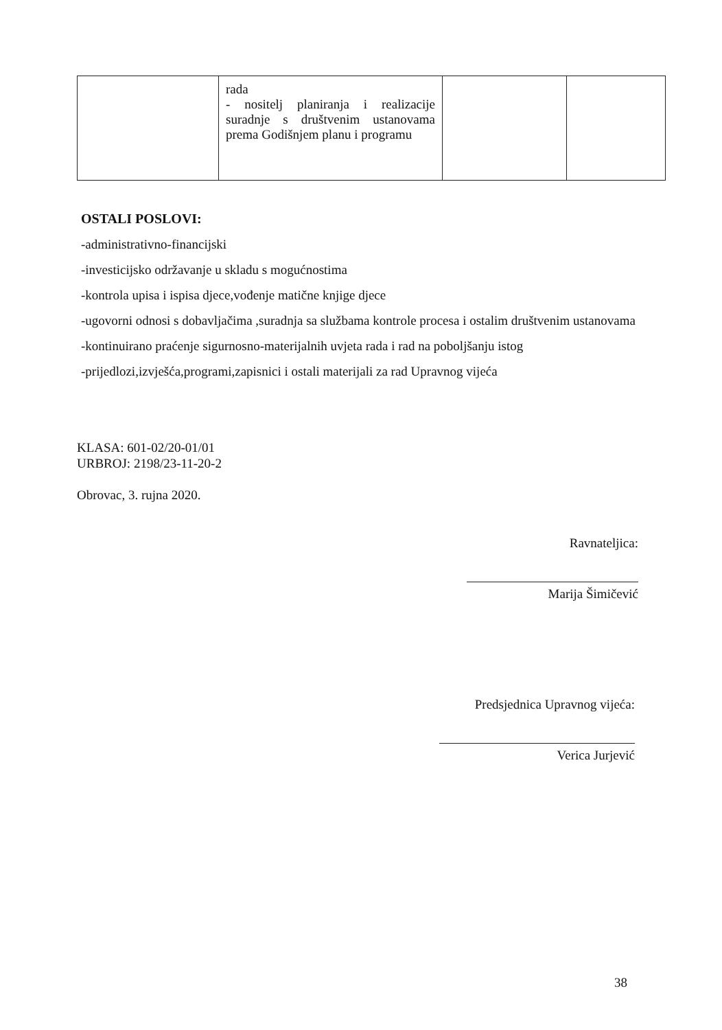| | rada - nositelj planiranja i realizacije suradnje s društvenim ustanovama prema Godišnjem planu i programu | | |
OSTALI POSLOVI:
-administrativno-financijski
-investicijsko održavanje u skladu s mogućnostima
-kontrola upisa i ispisa djece,vođenje matične knjige djece
-ugovorni odnosi s dobavljačima ,suradnja sa službama kontrole procesa i ostalim društvenim ustanovama
-kontinuirano praćenje sigurnosno-materijalnih uvjeta rada i rad na poboljšanju istog
-prijedlozi,izvješća,programi,zapisnici i ostali materijali za rad Upravnog vijeća
KLASA: 601-02/20-01/01
URBROJ: 2198/23-11-20-2
Obrovac, 3. rujna 2020.
Ravnateljica:
Marija Šimičević
Predsjednica Upravnog vijeća:
Verica Jurjević
38